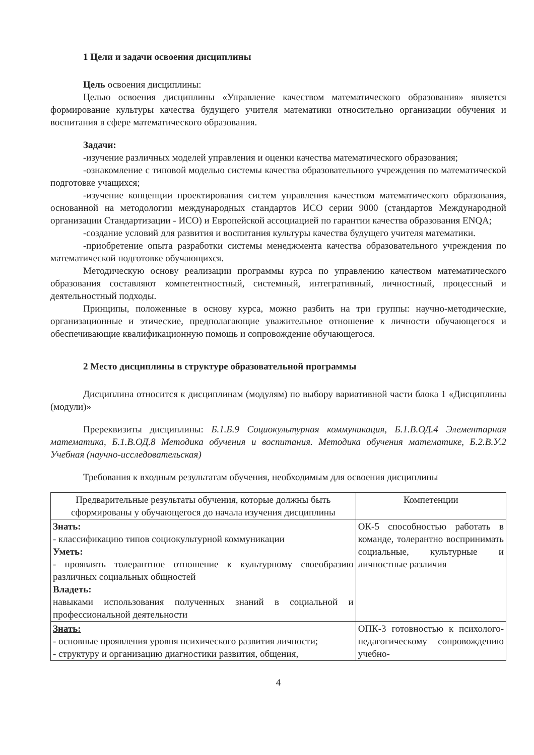1 Цели и задачи освоения дисциплины
Цель освоения дисциплины:
Целью освоения дисциплины «Управление качеством математического образования» является формирование культуры качества будущего учителя математики относительно организации обучения и воспитания в сфере математического образования.
Задачи:
-изучение различных моделей управления и оценки качества математического образования;
-ознакомление с типовой моделью системы качества образовательного учреждения по математической подготовке учащихся;
-изучение концепции проектирования систем управления качеством математического образования, основанной на методологии международных стандартов ИСО серии 9000 (стандартов Международной организации Стандартизации - ИСО) и Европейской ассоциацией по гарантии качества образования ENQA;
-создание условий для развития и воспитания культуры качества будущего учителя математики.
-приобретение опыта разработки системы менеджмента качества образовательного учреждения по математической подготовке обучающихся.
Методическую основу реализации программы курса по управлению качеством математического образования составляют компетентностный, системный, интегративный, личностный, процессный и деятельностный подходы.
Принципы, положенные в основу курса, можно разбить на три группы: научно-методические, организационные и этические, предполагающие уважительное отношение к личности обучающегося и обеспечивающие квалификационную помощь и сопровождение обучающегося.
2 Место дисциплины в структуре образовательной программы
Дисциплина относится к дисциплинам (модулям) по выбору вариативной части блока 1 «Дисциплины (модули)»
Пререквизиты дисциплины: Б.1.Б.9 Социокультурная коммуникация, Б.1.В.ОД.4 Элементарная математика, Б.1.В.ОД.8 Методика обучения и воспитания. Методика обучения математике, Б.2.В.У.2 Учебная (научно-исследовательская)
Требования к входным результатам обучения, необходимым для освоения дисциплины
| Предварительные результаты обучения, которые должны быть сформированы у обучающегося до начала изучения дисциплины | Компетенции |
| --- | --- |
| Знать: - классификацию типов социокультурной коммуникации Уметь: - проявлять толерантное отношение к культурному своеобразию различных социальных общностей Владеть: навыками использования полученных знаний в социальной и профессиональной деятельности | ОК-5 способностью работать в команде, толерантно воспринимать социальные, культурные и личностные различия |
| Знать: - основные проявления уровня психического развития личности; - структуру и организацию диагностики развития, общения, | ОПК-3 готовностью к психолого-педагогическому сопровождению учебно- |
4